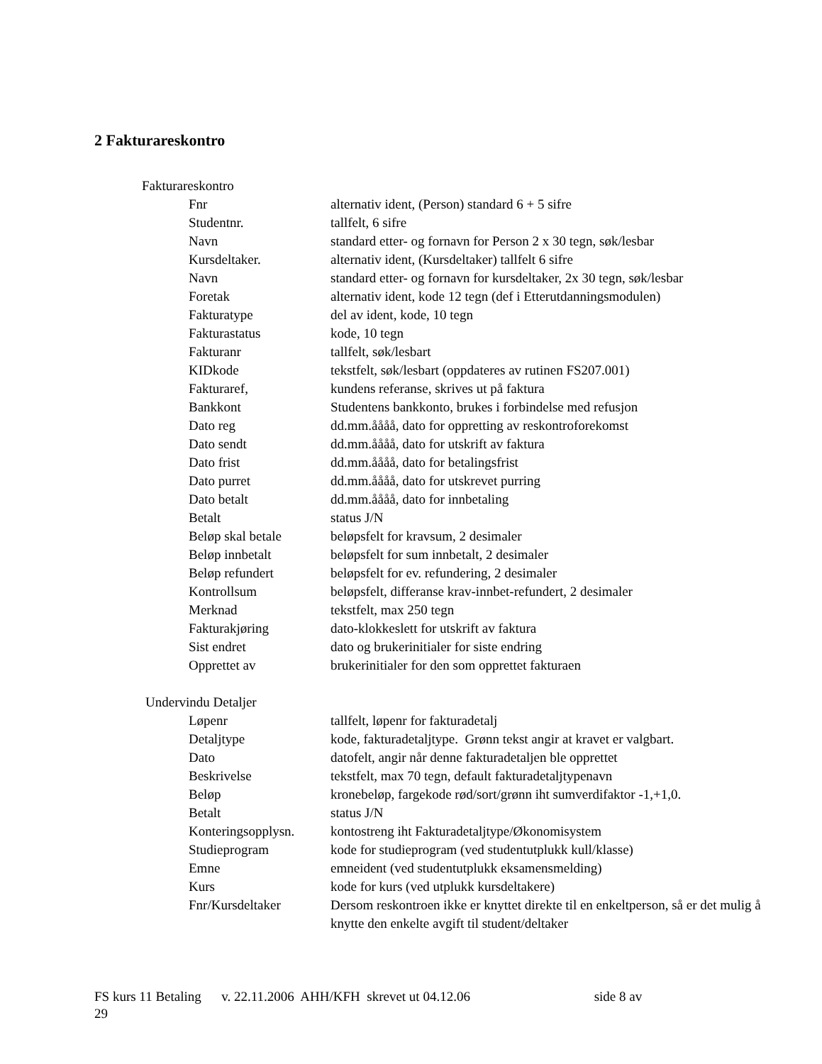2 Fakturareskontro
Fakturareskontro
| Fnr | alternativ ident, (Person) standard 6 + 5 sifre |
| Studentnr. | tallfelt, 6 sifre |
| Navn | standard etter- og fornavn for Person 2 x 30 tegn, søk/lesbar |
| Kursdeltaker. | alternativ ident, (Kursdeltaker) tallfelt 6 sifre |
| Navn | standard etter- og fornavn for kursdeltaker, 2x 30 tegn, søk/lesbar |
| Foretak | alternativ ident, kode 12 tegn (def i Etterutdanningsmodulen) |
| Fakturatype | del av ident, kode, 10 tegn |
| Fakturastatus | kode, 10 tegn |
| Fakturanr | tallfelt, søk/lesbart |
| KIDkode | tekstfelt, søk/lesbart (oppdateres av rutinen FS207.001) |
| Fakturaref, | kundens referanse, skrives ut på faktura |
| Bankkont | Studentens bankkonto, brukes i forbindelse med refusjon |
| Dato reg | dd.mm.åååå, dato for oppretting av reskontroforekomst |
| Dato sendt | dd.mm.åååå, dato for utskrift av faktura |
| Dato frist | dd.mm.åååå, dato for betalingsfrist |
| Dato purret | dd.mm.åååå, dato for utskrevet purring |
| Dato betalt | dd.mm.åååå, dato for innbetaling |
| Betalt | status J/N |
| Beløp skal betale | beløpsfelt for kravsum, 2 desimaler |
| Beløp innbetalt | beløpsfelt for sum innbetalt, 2 desimaler |
| Beløp refundert | beløpsfelt for ev. refundering, 2 desimaler |
| Kontrollsum | beløpsfelt, differanse krav-innbet-refundert, 2 desimaler |
| Merknad | tekstfelt, max 250 tegn |
| Fakturakjøring | dato-klokkeslett for utskrift av faktura |
| Sist endret | dato og brukerinitialer for siste endring |
| Opprettet av | brukerinitialer for den som opprettet fakturaen |
Undervindu Detaljer
| Løpenr | tallfelt, løpenr for fakturadetalj |
| Detaljtype | kode, fakturadetaljtype. Grønn tekst angir at kravet er valgbart. |
| Dato | datofelt, angir når denne fakturadetaljen ble opprettet |
| Beskrivelse | tekstfelt, max 70 tegn, default fakturadetaljtypenavn |
| Beløp | kronebeløp, fargekode rød/sort/grønn iht sumverdifaktor -1,+1,0. |
| Betalt | status J/N |
| Konteringsopplysn. | kontostreng iht Fakturadetaljtype/Økonomisystem |
| Studieprogram | kode for studieprogram (ved studentutplukk kull/klasse) |
| Emne | emneident (ved studentutplukk eksamensmelding) |
| Kurs | kode for kurs (ved utplukk kursdeltakere) |
| Fnr/Kursdeltaker | Dersom reskontroen ikke er knyttet direkte til en enkeltperson, så er det mulig å knytte den enkelte avgift til student/deltaker |
FS kurs 11 Betaling v. 22.11.2006 AHH/KFH skrevet ut 04.12.06 side 8 av
29